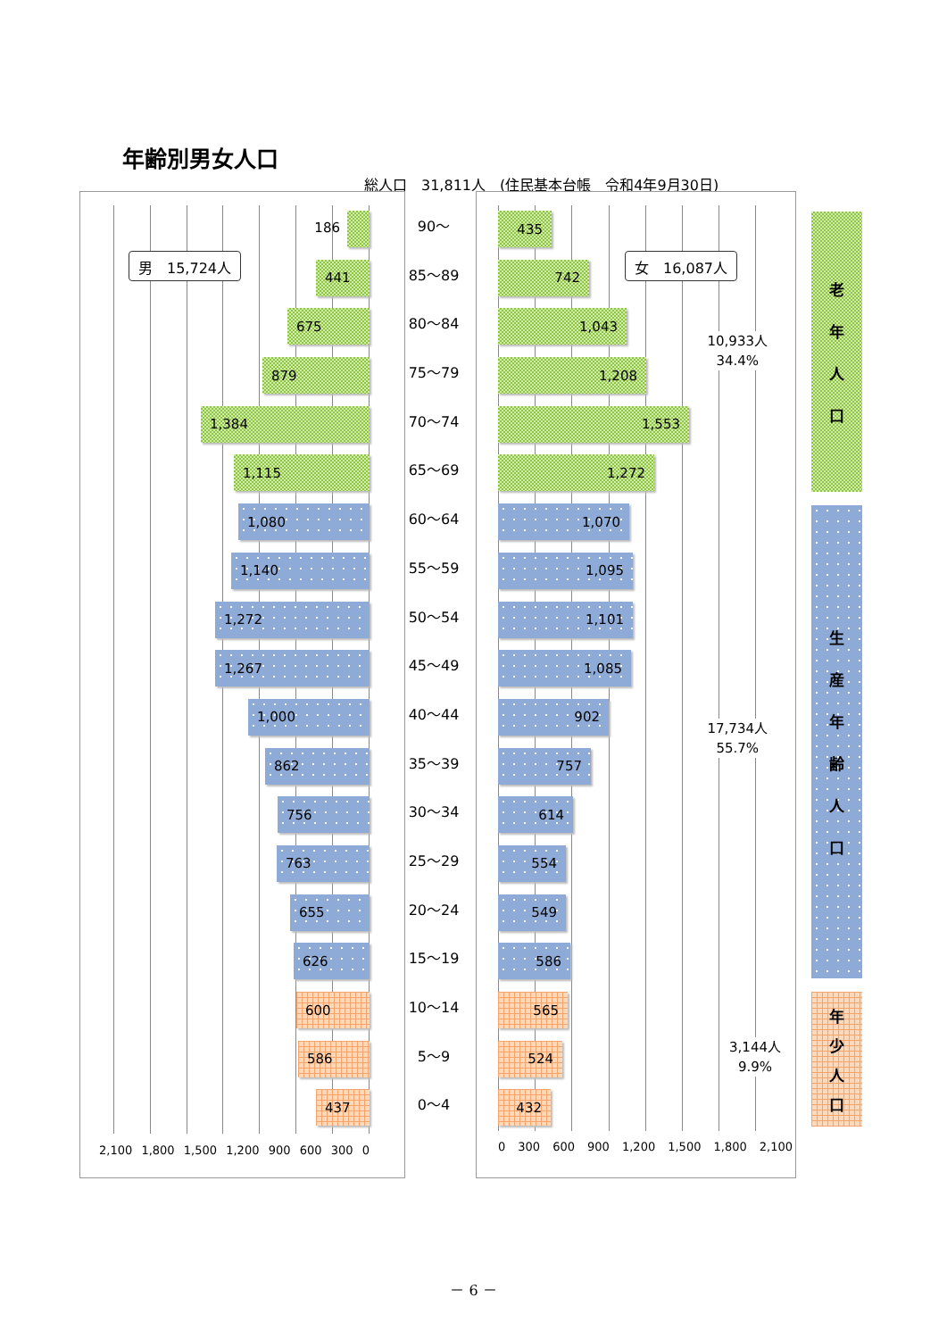年齢別男女人口
総人口　31,811人　(住民基本台帳　令和4年9月30日)
186
90～
435
男　15,724人
441
85～89
742
女　16,087人
675
80～84
1,043
10,933人
34.4%
879
75～79
1,208
1,384
70～74
1,553
1,115
65～69
1,272
1,080
60～64
1,070
1,140
55～59
1,095
1,272
50～54
1,101
1,267
45～49
1,085
1,000
40～44
902
17,734人
55.7%
862
35～39
757
756
30～34
614
763
25～29
554
655
20～24
549
626
15～19
586
600
10～14
565
586
5～9
524
3,144人
9.9%
437
0～4
432
2,100 1,800 1,500 1,200 900 600 300 0
0 300 600 900 1,200 1,500 1,800 2,100
老年人口
生産年齢人口
年少人口
－ 6 －